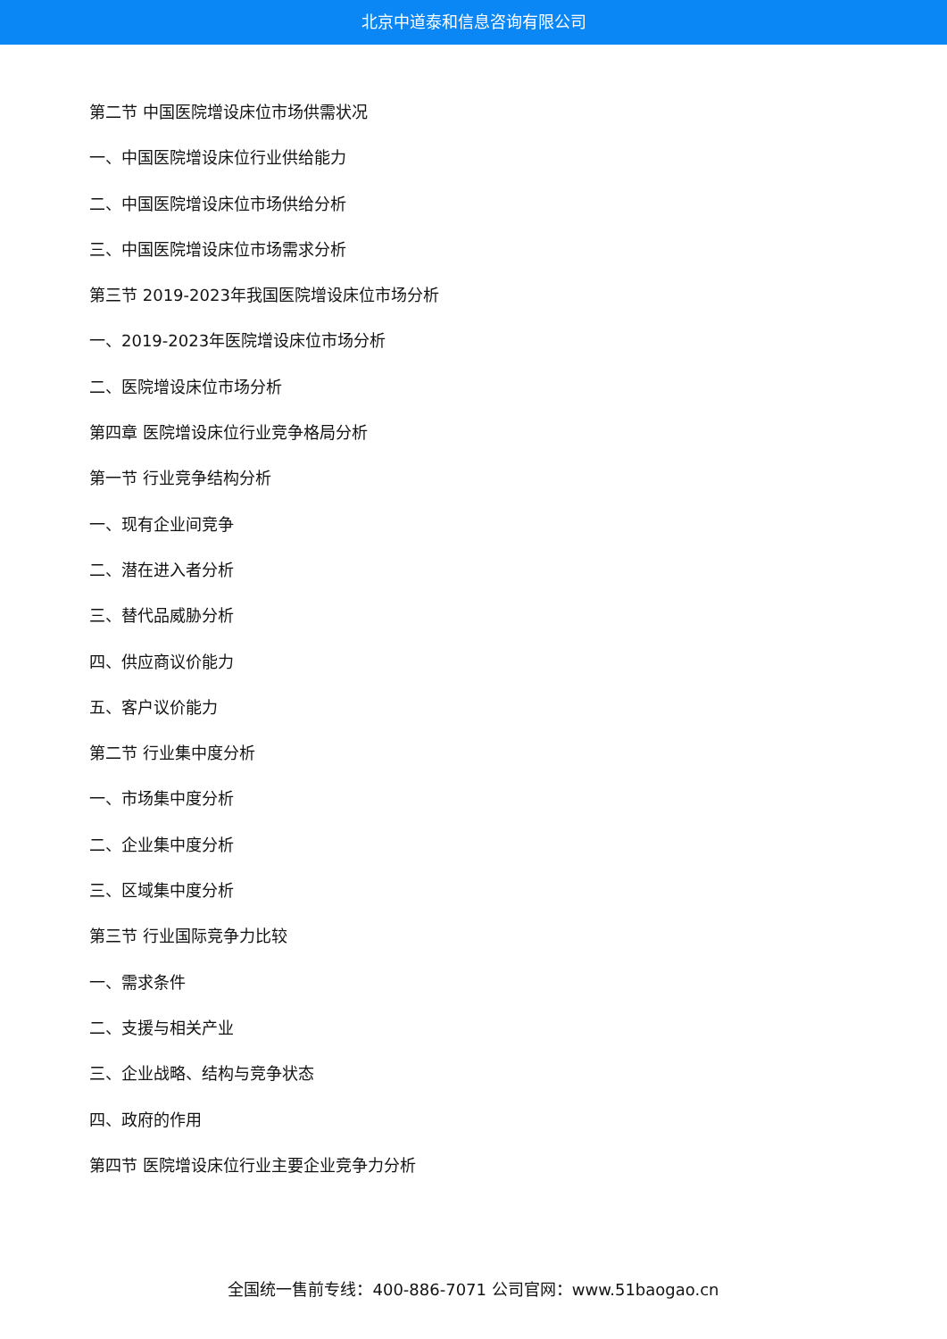北京中道泰和信息咨询有限公司
第二节 中国医院增设床位市场供需状况
一、中国医院增设床位行业供给能力
二、中国医院增设床位市场供给分析
三、中国医院增设床位市场需求分析
第三节 2019-2023年我国医院增设床位市场分析
一、2019-2023年医院增设床位市场分析
二、医院增设床位市场分析
第四章 医院增设床位行业竞争格局分析
第一节 行业竞争结构分析
一、现有企业间竞争
二、潜在进入者分析
三、替代品威胁分析
四、供应商议价能力
五、客户议价能力
第二节 行业集中度分析
一、市场集中度分析
二、企业集中度分析
三、区域集中度分析
第三节 行业国际竞争力比较
一、需求条件
二、支援与相关产业
三、企业战略、结构与竞争状态
四、政府的作用
第四节 医院增设床位行业主要企业竞争力分析
全国统一售前专线：400-886-7071 公司官网：www.51baogao.cn